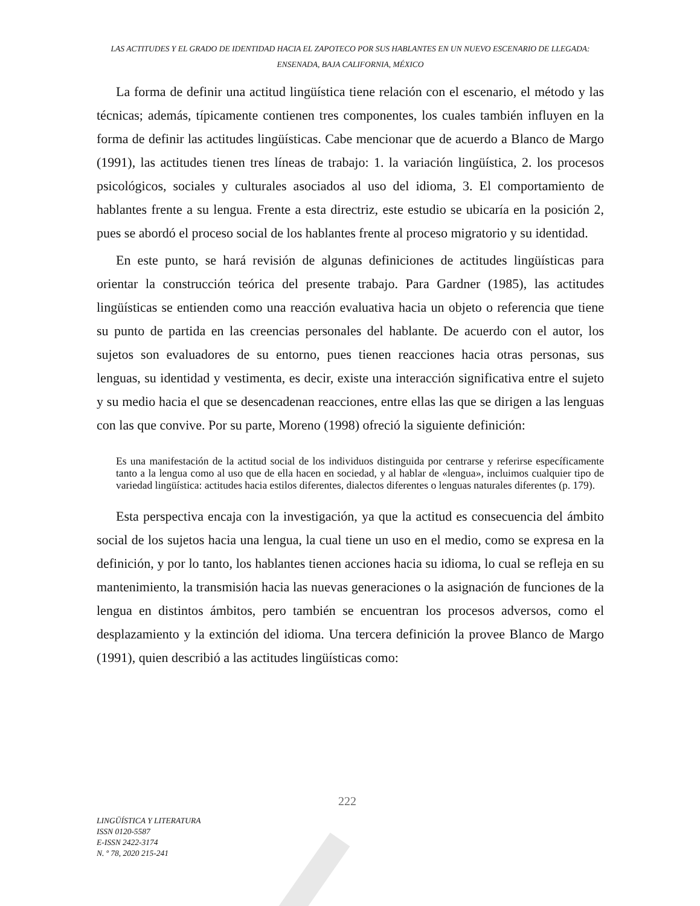LAS ACTITUDES Y EL GRADO DE IDENTIDAD HACIA EL ZAPOTECO POR SUS HABLANTES EN UN NUEVO ESCENARIO DE LLEGADA: ENSENADA, BAJA CALIFORNIA, MÉXICO
La forma de definir una actitud lingüística tiene relación con el escenario, el método y las técnicas; además, típicamente contienen tres componentes, los cuales también influyen en la forma de definir las actitudes lingüísticas. Cabe mencionar que de acuerdo a Blanco de Margo (1991), las actitudes tienen tres líneas de trabajo: 1. la variación lingüística, 2. los procesos psicológicos, sociales y culturales asociados al uso del idioma, 3. El comportamiento de hablantes frente a su lengua. Frente a esta directriz, este estudio se ubicaría en la posición 2, pues se abordó el proceso social de los hablantes frente al proceso migratorio y su identidad.
En este punto, se hará revisión de algunas definiciones de actitudes lingüísticas para orientar la construcción teórica del presente trabajo. Para Gardner (1985), las actitudes lingüísticas se entienden como una reacción evaluativa hacia un objeto o referencia que tiene su punto de partida en las creencias personales del hablante. De acuerdo con el autor, los sujetos son evaluadores de su entorno, pues tienen reacciones hacia otras personas, sus lenguas, su identidad y vestimenta, es decir, existe una interacción significativa entre el sujeto y su medio hacia el que se desencadenan reacciones, entre ellas las que se dirigen a las lenguas con las que convive. Por su parte, Moreno (1998) ofreció la siguiente definición:
Es una manifestación de la actitud social de los individuos distinguida por centrarse y referirse específicamente tanto a la lengua como al uso que de ella hacen en sociedad, y al hablar de «lengua», incluimos cualquier tipo de variedad lingüística: actitudes hacia estilos diferentes, dialectos diferentes o lenguas naturales diferentes (p. 179).
Esta perspectiva encaja con la investigación, ya que la actitud es consecuencia del ámbito social de los sujetos hacia una lengua, la cual tiene un uso en el medio, como se expresa en la definición, y por lo tanto, los hablantes tienen acciones hacia su idioma, lo cual se refleja en su mantenimiento, la transmisión hacia las nuevas generaciones o la asignación de funciones de la lengua en distintos ámbitos, pero también se encuentran los procesos adversos, como el desplazamiento y la extinción del idioma. Una tercera definición la provee Blanco de Margo (1991), quien describió a las actitudes lingüísticas como:
222
LINGÜÍSTICA Y LITERATURA
ISSN 0120-5587
E-ISSN 2422-3174
N. º 78, 2020 215-241